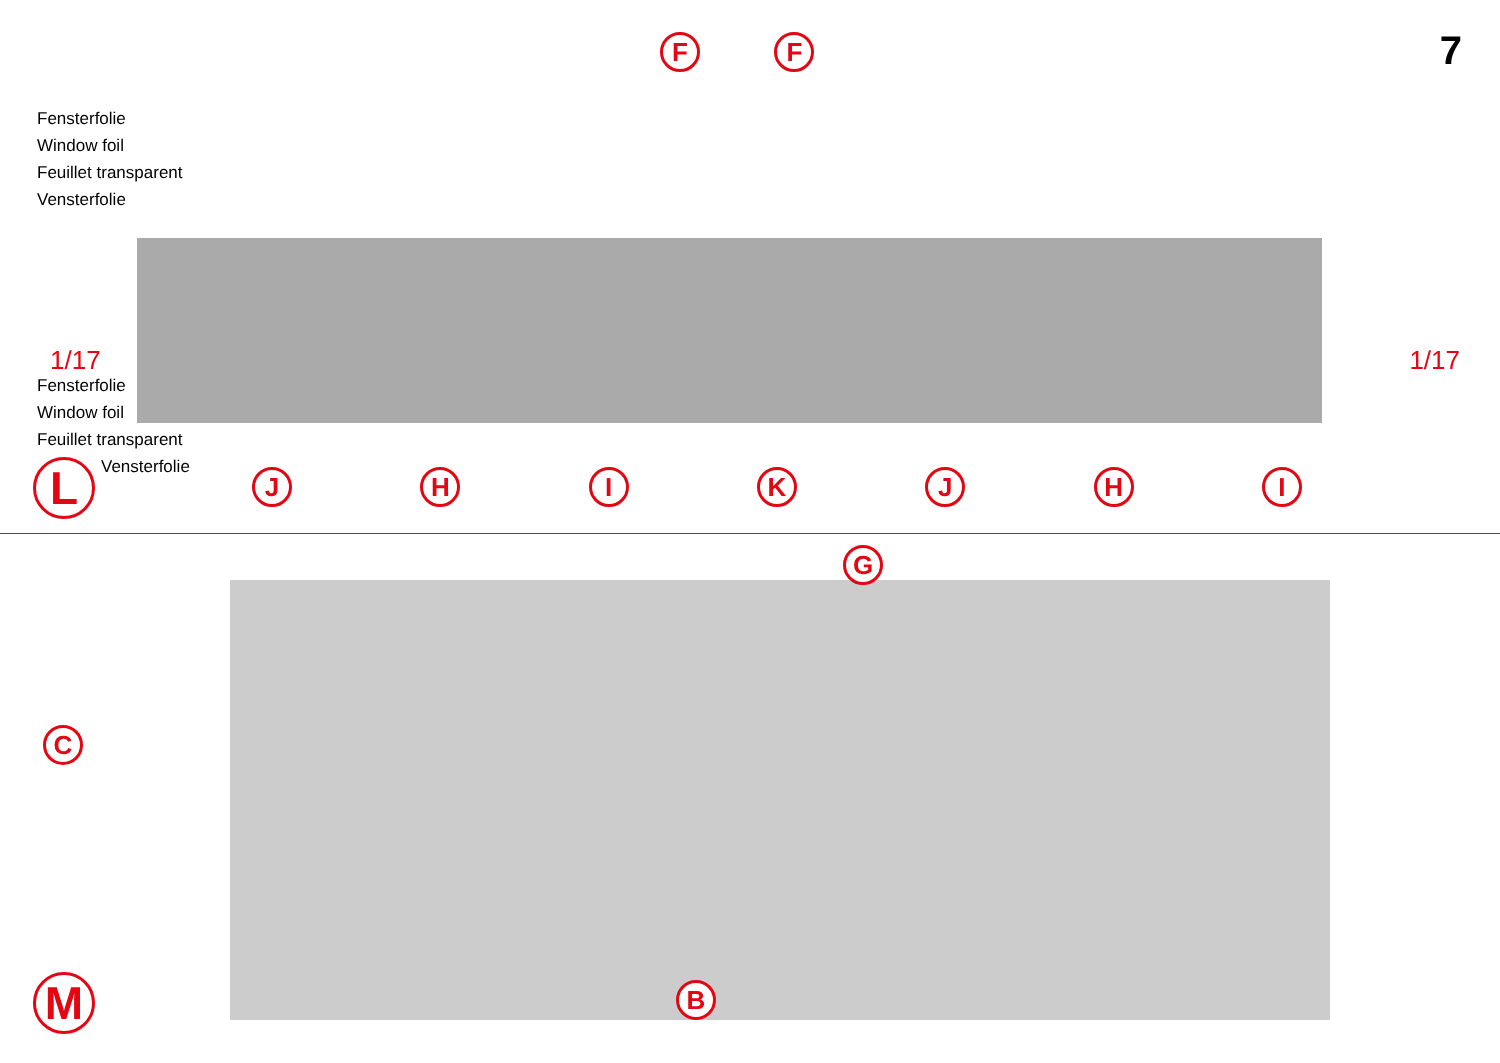7
Fensterfolie
Window foil
Feuillet transparent
Vensterfolie
F F
1/17 1/17
Fensterfolie
Window foil
Feuillet transparent
Vensterfolie
L
J H I K J H I
G
C
B
M